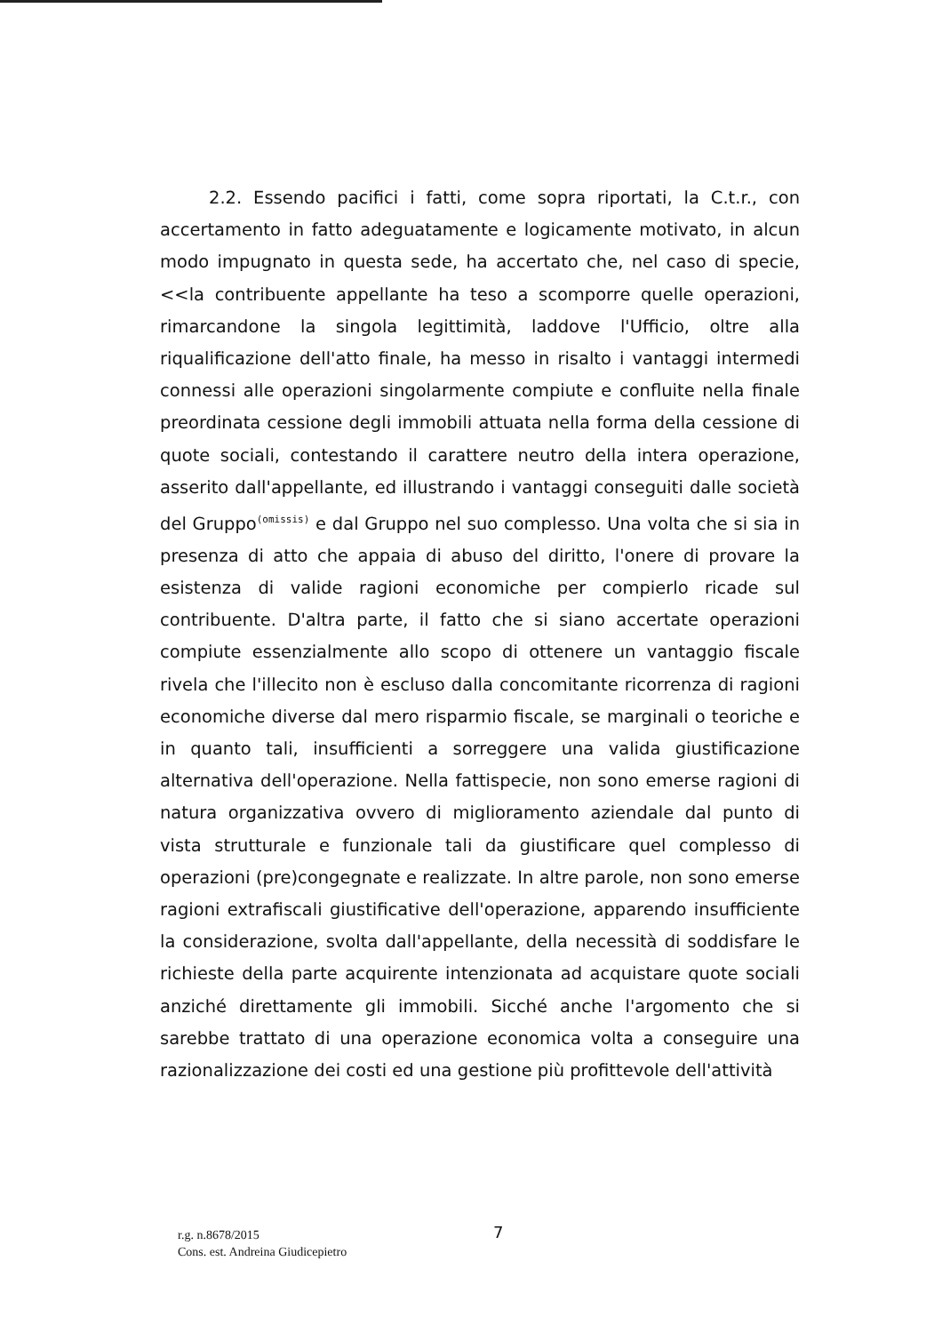2.2. Essendo pacifici i fatti, come sopra riportati, la C.t.r., con accertamento in fatto adeguatamente e logicamente motivato, in alcun modo impugnato in questa sede, ha accertato che, nel caso di specie, <<la contribuente appellante ha teso a scomporre quelle operazioni, rimarcandone la singola legittimità, laddove l'Ufficio, oltre alla riqualificazione dell'atto finale, ha messo in risalto i vantaggi intermedi connessi alle operazioni singolarmente compiute e confluite nella finale preordinata cessione degli immobili attuata nella forma della cessione di quote sociali, contestando il carattere neutro della intera operazione, asserito dall'appellante, ed illustrando i vantaggi conseguiti dalle società del Gruppo<sup>(omissis)</sup> e dal Gruppo nel suo complesso. Una volta che si sia in presenza di atto che appaia di abuso del diritto, l'onere di provare la esistenza di valide ragioni economiche per compierlo ricade sul contribuente. D'altra parte, il fatto che si siano accertate operazioni compiute essenzialmente allo scopo di ottenere un vantaggio fiscale rivela che l'illecito non è escluso dalla concomitante ricorrenza di ragioni economiche diverse dal mero risparmio fiscale, se marginali o teoriche e in quanto tali, insufficienti a sorreggere una valida giustificazione alternativa dell'operazione. Nella fattispecie, non sono emerse ragioni di natura organizzativa ovvero di miglioramento aziendale dal punto di vista strutturale e funzionale tali da giustificare quel complesso di operazioni (pre)congegnate e realizzate. In altre parole, non sono emerse ragioni extrafiscali giustificative dell'operazione, apparendo insufficiente la considerazione, svolta dall'appellante, della necessità di soddisfare le richieste della parte acquirente intenzionata ad acquistare quote sociali anziché direttamente gli immobili. Sicché anche l'argomento che si sarebbe trattato di una operazione economica volta a conseguire una razionalizzazione dei costi ed una gestione più profittevole dell'attività
7
r.g. n.8678/2015
Cons. est. Andreina Giudicepietro